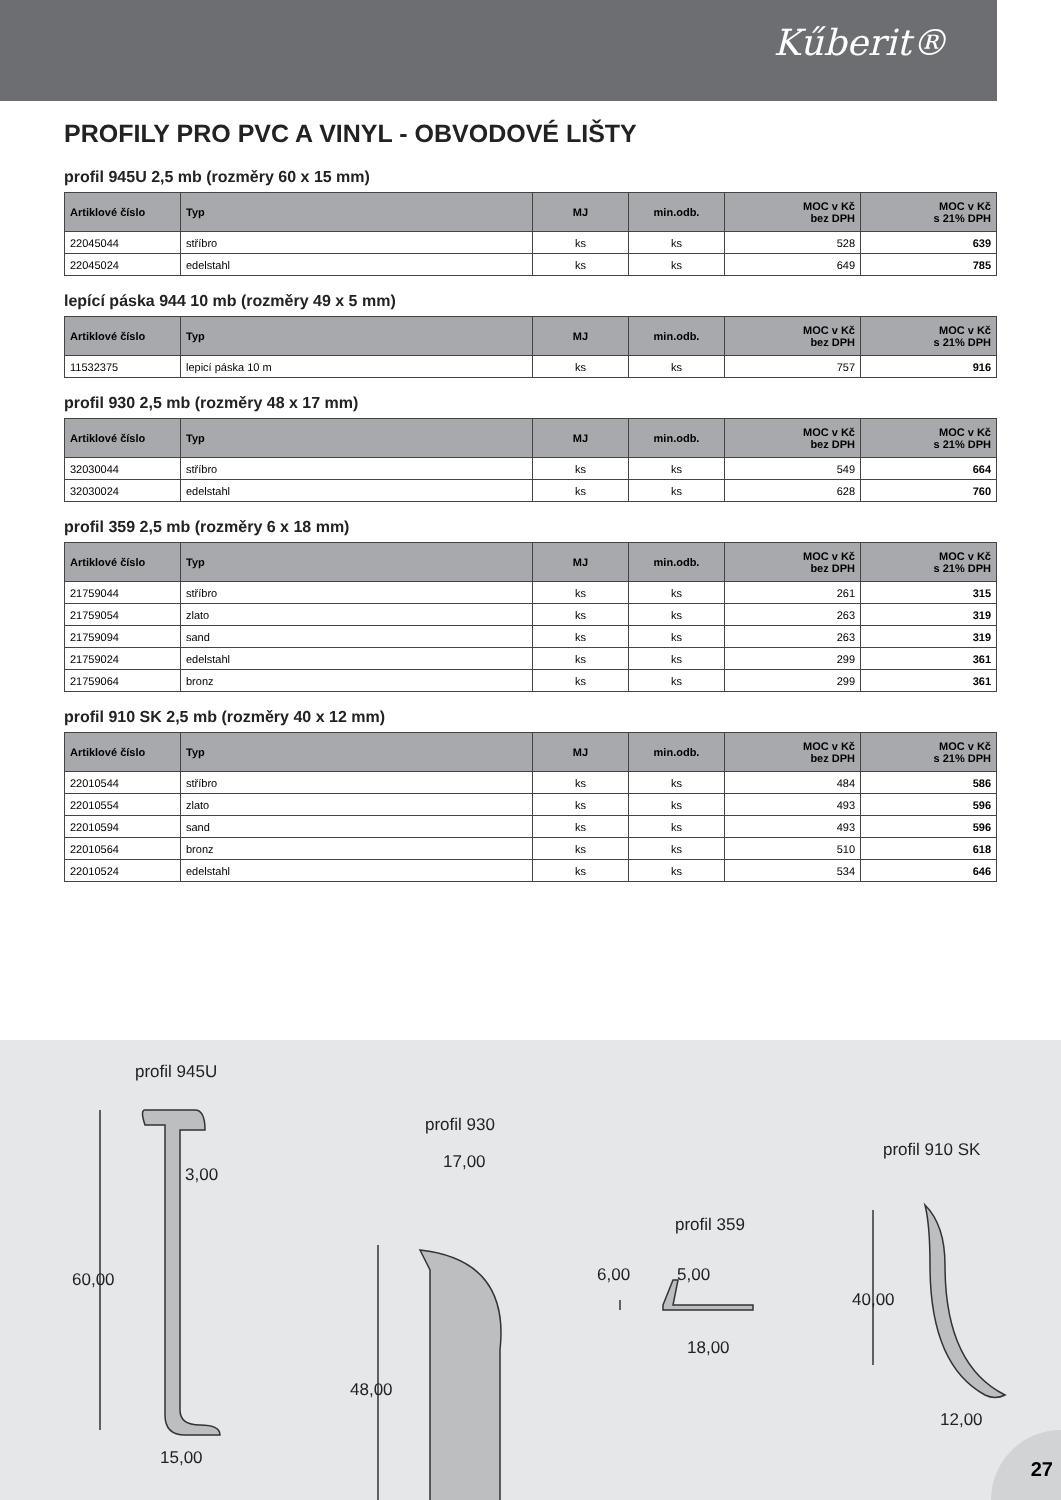Kűberit®
PROFILY PRO PVC A VINYL - OBVODOVÉ LIŠTY
profil 945U 2,5 mb (rozměry 60 x 15 mm)
| Artiklové číslo | Typ | MJ | min.odb. | MOC v Kč bez DPH | MOC v Kč s 21% DPH |
| --- | --- | --- | --- | --- | --- |
| 22045044 | stříbro | ks | ks | 528 | 639 |
| 22045024 | edelstahl | ks | ks | 649 | 785 |
lepící páska 944 10 mb (rozměry 49 x 5 mm)
| Artiklové číslo | Typ | MJ | min.odb. | MOC v Kč bez DPH | MOC v Kč s 21% DPH |
| --- | --- | --- | --- | --- | --- |
| 11532375 | lepicí páska 10 m | ks | ks | 757 | 916 |
profil 930 2,5 mb (rozměry 48 x 17 mm)
| Artiklové číslo | Typ | MJ | min.odb. | MOC v Kč bez DPH | MOC v Kč s 21% DPH |
| --- | --- | --- | --- | --- | --- |
| 32030044 | stříbro | ks | ks | 549 | 664 |
| 32030024 | edelstahl | ks | ks | 628 | 760 |
profil 359 2,5 mb (rozměry 6 x 18 mm)
| Artiklové číslo | Typ | MJ | min.odb. | MOC v Kč bez DPH | MOC v Kč s 21% DPH |
| --- | --- | --- | --- | --- | --- |
| 21759044 | stříbro | ks | ks | 261 | 315 |
| 21759054 | zlato | ks | ks | 263 | 319 |
| 21759094 | sand | ks | ks | 263 | 319 |
| 21759024 | edelstahl | ks | ks | 299 | 361 |
| 21759064 | bronz | ks | ks | 299 | 361 |
profil 910 SK 2,5 mb (rozměry 40 x 12 mm)
| Artiklové číslo | Typ | MJ | min.odb. | MOC v Kč bez DPH | MOC v Kč s 21% DPH |
| --- | --- | --- | --- | --- | --- |
| 22010544 | stříbro | ks | ks | 484 | 586 |
| 22010554 | zlato | ks | ks | 493 | 596 |
| 22010594 | sand | ks | ks | 493 | 596 |
| 22010564 | bronz | ks | ks | 510 | 618 |
| 22010524 | edelstahl | ks | ks | 534 | 646 |
profil 945U
3,00
60,00
15,00
profil 930
17,00
48,00
profil 359
6,00 5,00
18,00
profil 910 SK
40,00
12,00
27